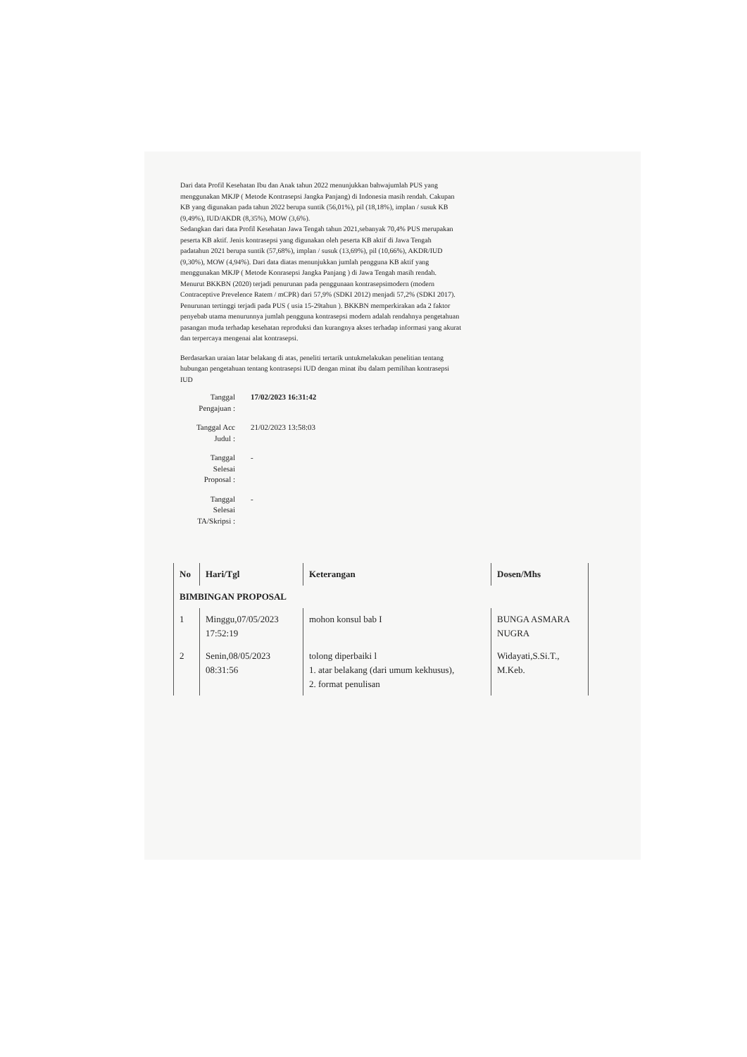Dari data Profil Kesehatan Ibu dan Anak tahun 2022 menunjukkan bahwajumlah PUS yang menggunakan MKJP ( Metode Kontrasepsi Jangka Panjang) di Indonesia masih rendah. Cakupan KB yang digunakan pada tahun 2022 berupa suntik (56,01%), pil (18,18%), implan / susuk KB (9,49%), IUD/AKDR (8,35%), MOW (3,6%).
Sedangkan dari data Profil Kesehatan Jawa Tengah tahun 2021,sebanyak 70,4% PUS merupakan peserta KB aktif. Jenis kontrasepsi yang digunakan oleh peserta KB aktif di Jawa Tengah padatahun 2021 berupa suntik (57,68%), implan / susuk (13,69%), pil (10,66%), AKDR/IUD (9,30%), MOW (4,94%). Dari data diatas menunjukkan jumlah pengguna KB aktif yang menggunakan MKJP ( Metode Konrasepsi Jangka Panjang ) di Jawa Tengah masih rendah.
Menurut BKKBN (2020) terjadi penurunan pada penggunaan kontrasepsimodern (modern Contraceptive Prevelence Ratem / mCPR) dari 57,9% (SDKI 2012) menjadi 57,2% (SDKI 2017). Penurunan tertinggi terjadi pada PUS ( usia 15-29tahun ). BKKBN memperkirakan ada 2 faktor penyebab utama menurunnya jumlah pengguna kontrasepsi modern adalah rendahnya pengetahuan pasangan muda terhadap kesehatan reproduksi dan kurangnya akses terhadap informasi yang akurat dan terpercaya mengenai alat kontrasepsi.
Berdasarkan uraian latar belakang di atas, peneliti tertarik untukmelakukan penelitian tentang hubungan pengetahuan tentang kontrasepsi IUD dengan minat ibu dalam pemilihan kontrasepsi IUD
| Tanggal Pengajuan : | 17/02/2023 16:31:42 |
| Tanggal Acc Judul : | 21/02/2023 13:58:03 |
| Tanggal Selesai Proposal : | - |
| Tanggal Selesai TA/Skripsi : | - |
| No | Hari/Tgl | Keterangan | Dosen/Mhs |
| --- | --- | --- | --- |
| BIMBINGAN PROPOSAL | | | |
| 1 | Minggu,07/05/2023 17:52:19 | mohon konsul bab I | BUNGA ASMARA NUGRA |
| 2 | Senin,08/05/2023 08:31:56 | tolong diperbaiki l 1. atar belakang (dari umum kekhusus), 2. format penulisan | Widayati,S.Si.T., M.Keb. |